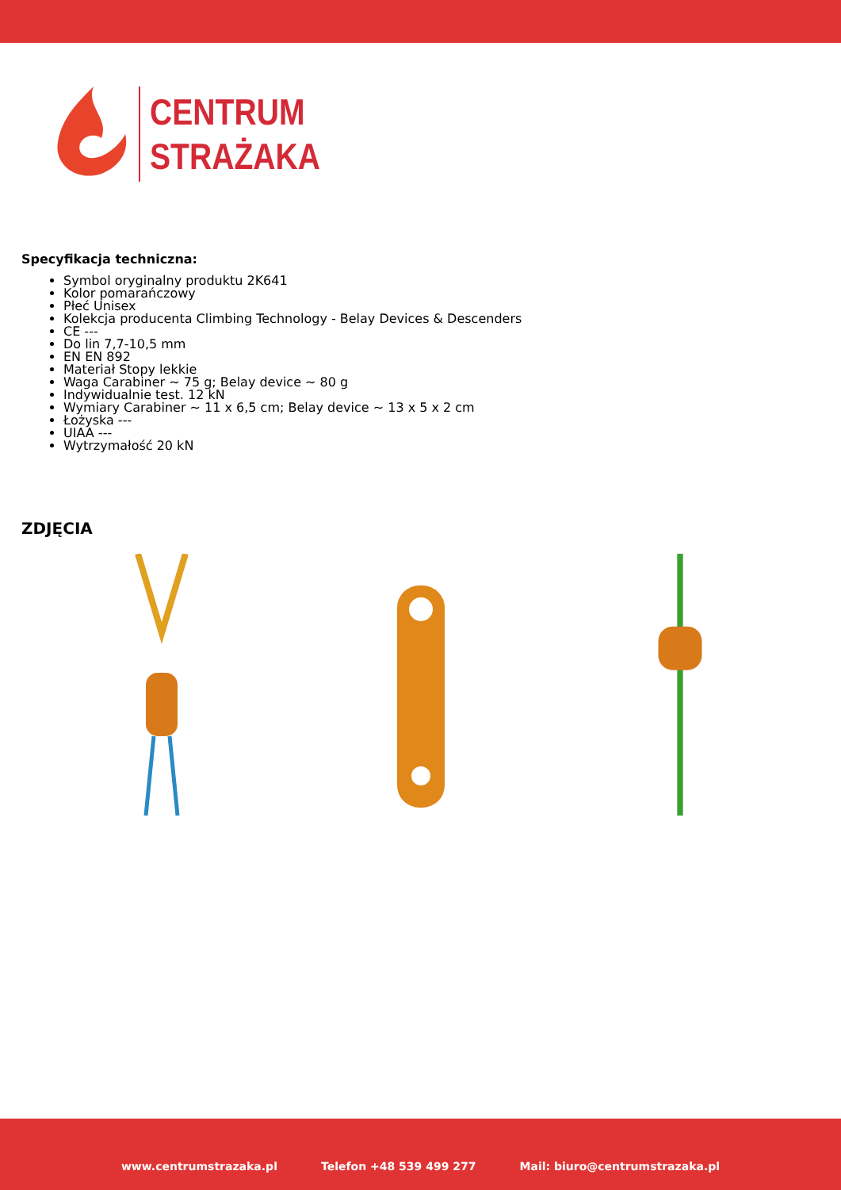CENTRUM
STRAŻAKA
Specyfikacja techniczna:
Symbol oryginalny produktu 2K641
Kolor pomarańczowy
Płeć Unisex
Kolekcja producenta Climbing Technology - Belay Devices & Descenders
CE ---
Do lin 7,7-10,5 mm
EN EN 892
Materiał Stopy lekkie
Waga Carabiner ~ 75 g; Belay device ~ 80 g
Indywidualnie test. 12 kN
Wymiary Carabiner ~ 11 x 6,5 cm; Belay device ~ 13 x 5 x 2 cm
Łożyska ---
UIAA ---
Wytrzymałość 20 kN
ZDJĘCIA
www.centrumstrazaka.pl Telefon +48 539 499 277 Mail: biuro@centrumstrazaka.pl